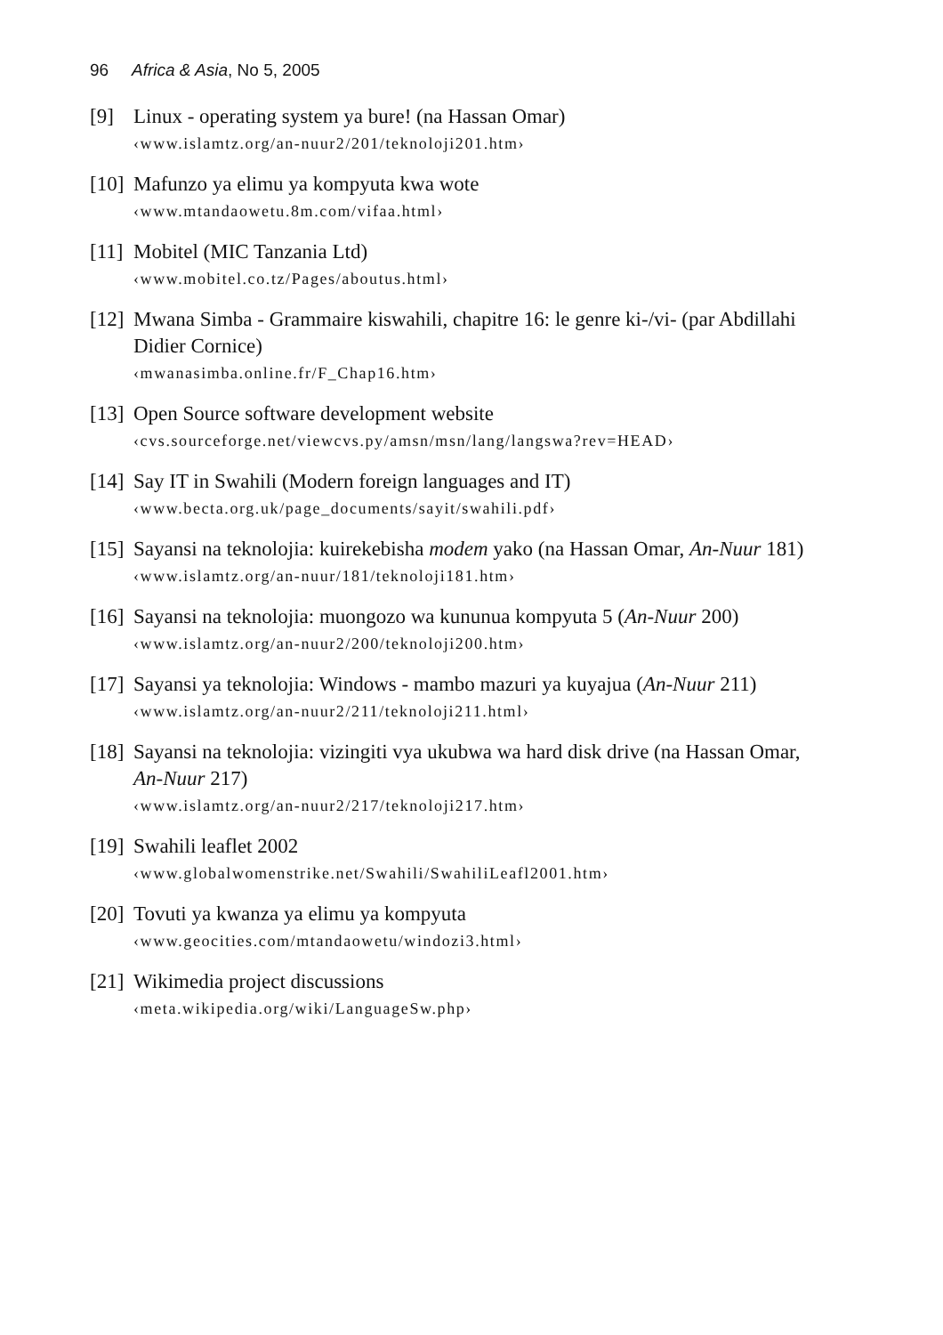96 Africa & Asia, No 5, 2005
[9] Linux - operating system ya bure! (na Hassan Omar)
‹www.islamtz.org/an-nuur2/201/teknoloji201.htm›
[10]
Mafunzo ya elimu ya kompyuta kwa wote
‹www.mtandaowetu.8m.com/vifaa.html›
[11]
Mobitel (MIC Tanzania Ltd)
‹www.mobitel.co.tz/Pages/aboutus.html›
[12]
Mwana Simba - Grammaire kiswahili, chapitre 16: le genre ki-/vi- (par Abdillahi Didier Cornice)
‹mwanasimba.online.fr/F_Chap16.htm›
[13]
Open Source software development website
‹cvs.sourceforge.net/viewcvs.py/amsn/msn/lang/langswa?rev=HEAD›
[14]
Say IT in Swahili (Modern foreign languages and IT)
‹www.becta.org.uk/page_documents/sayit/swahili.pdf›
[15]
Sayansi na teknolojia: kuirekebisha modem yako (na Hassan Omar, An-Nuur 181)
‹www.islamtz.org/an-nuur/181/teknoloji181.htm›
[16]
Sayansi na teknolojia: muongozo wa kununua kompyuta 5 (An-Nuur 200)
‹www.islamtz.org/an-nuur2/200/teknoloji200.htm›
[17]
Sayansi ya teknolojia: Windows - mambo mazuri ya kuyajua (An-Nuur 211)
‹www.islamtz.org/an-nuur2/211/teknoloji211.html›
[18]
Sayansi na teknolojia: vizingiti vya ukubwa wa hard disk drive (na Hassan Omar, An-Nuur 217)
‹www.islamtz.org/an-nuur2/217/teknoloji217.htm›
[19]
Swahili leaflet 2002
‹www.globalwomenstrike.net/Swahili/SwahiliLeafl2001.htm›
[20]
Tovuti ya kwanza ya elimu ya kompyuta
‹www.geocities.com/mtandaowetu/windozi3.html›
[21]
Wikimedia project discussions
‹meta.wikipedia.org/wiki/LanguageSw.php›